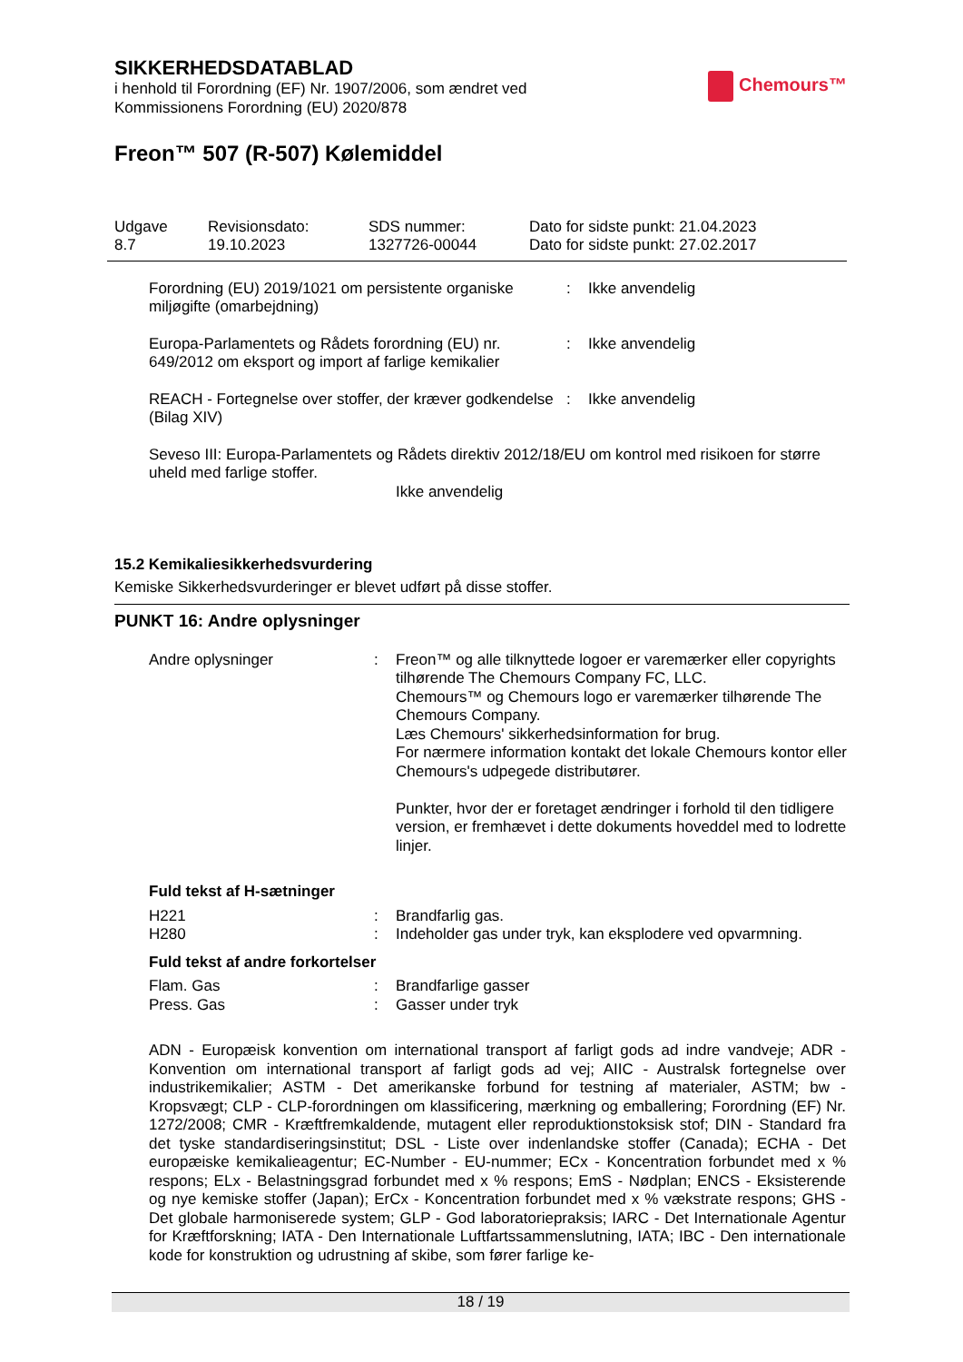SIKKERHEDSDATABLAD
i henhold til Forordning (EF) Nr. 1907/2006, som ændret ved
Kommissionens Forordning (EU) 2020/878
Chemours™
Freon™ 507 (R-507) Kølemiddel
| Udgave 8.7 | Revisionsdato: 19.10.2023 | SDS nummer: 1327726-00044 | Dato for sidste punkt: 21.04.2023 Dato for sidste punkt: 27.02.2017 |
| Forordning (EU) 2019/1021 om persistente organiske miljøgifte (omarbejdning) | : | Ikke anvendelig |
| Europa-Parlamentets og Rådets forordning (EU) nr. 649/2012 om eksport og import af farlige kemikalier | : | Ikke anvendelig |
| REACH - Fortegnelse over stoffer, der kræver godkendelse (Bilag XIV) | : | Ikke anvendelig |
Seveso III: Europa-Parlamentets og Rådets direktiv 2012/18/EU om kontrol med risikoen for større uheld med farlige stoffer.
Ikke anvendelig
15.2 Kemikaliesikkerhedsvurdering
Kemiske Sikkerhedsvurderinger er blevet udført på disse stoffer.
PUNKT 16: Andre oplysninger
| Andre oplysninger | : | Freon™ og alle tilknyttede logoer er varemærker eller copyrights tilhørende The Chemours Company FC, LLC. Chemours™ og Chemours logo er varemærker tilhørende The Chemours Company. Læs Chemours' sikkerhedsinformation for brug. For nærmere information kontakt det lokale Chemours kontor eller Chemours's udpegede distributører. Punkter, hvor der er foretaget ændringer i forhold til den tidligere version, er fremhævet i dette dokuments hoveddel med to lodrette linjer. |
Fuld tekst af H-sætninger
| H221 | : | Brandfarlig gas. |
| H280 | : | Indeholder gas under tryk, kan eksplodere ved opvarmning. |
Fuld tekst af andre forkortelser
| Flam. Gas | : | Brandfarlige gasser |
| Press. Gas | : | Gasser under tryk |
ADN - Europæisk konvention om international transport af farligt gods ad indre vandveje; ADR - Konvention om international transport af farligt gods ad vej; AIIC - Australsk fortegnelse over industrikemikalier; ASTM - Det amerikanske forbund for testning af materialer, ASTM; bw - Kropsvægt; CLP - CLP-forordningen om klassificering, mærkning og emballering; Forordning (EF) Nr. 1272/2008; CMR - Kræftfremkaldende, mutagent eller reproduktionstoksisk stof; DIN - Standard fra det tyske standardiseringsinstitut; DSL - Liste over indenlandske stoffer (Canada); ECHA - Det europæiske kemikalieagentur; EC-Number - EU-nummer; ECx - Koncentration forbundet med x % respons; ELx - Belastningsgrad forbundet med x % respons; EmS - Nødplan; ENCS - Eksisterende og nye kemiske stoffer (Japan); ErCx - Koncentration forbundet med x % vækstrate respons; GHS - Det globale harmoniserede system; GLP - God laboratoriepraksis; IARC - Det Internationale Agentur for Kræftforskning; IATA - Den Internationale Luftfartssammenslutning, IATA; IBC - Den internationale kode for konstruktion og udrustning af skibe, som fører farlige ke-
18 / 19